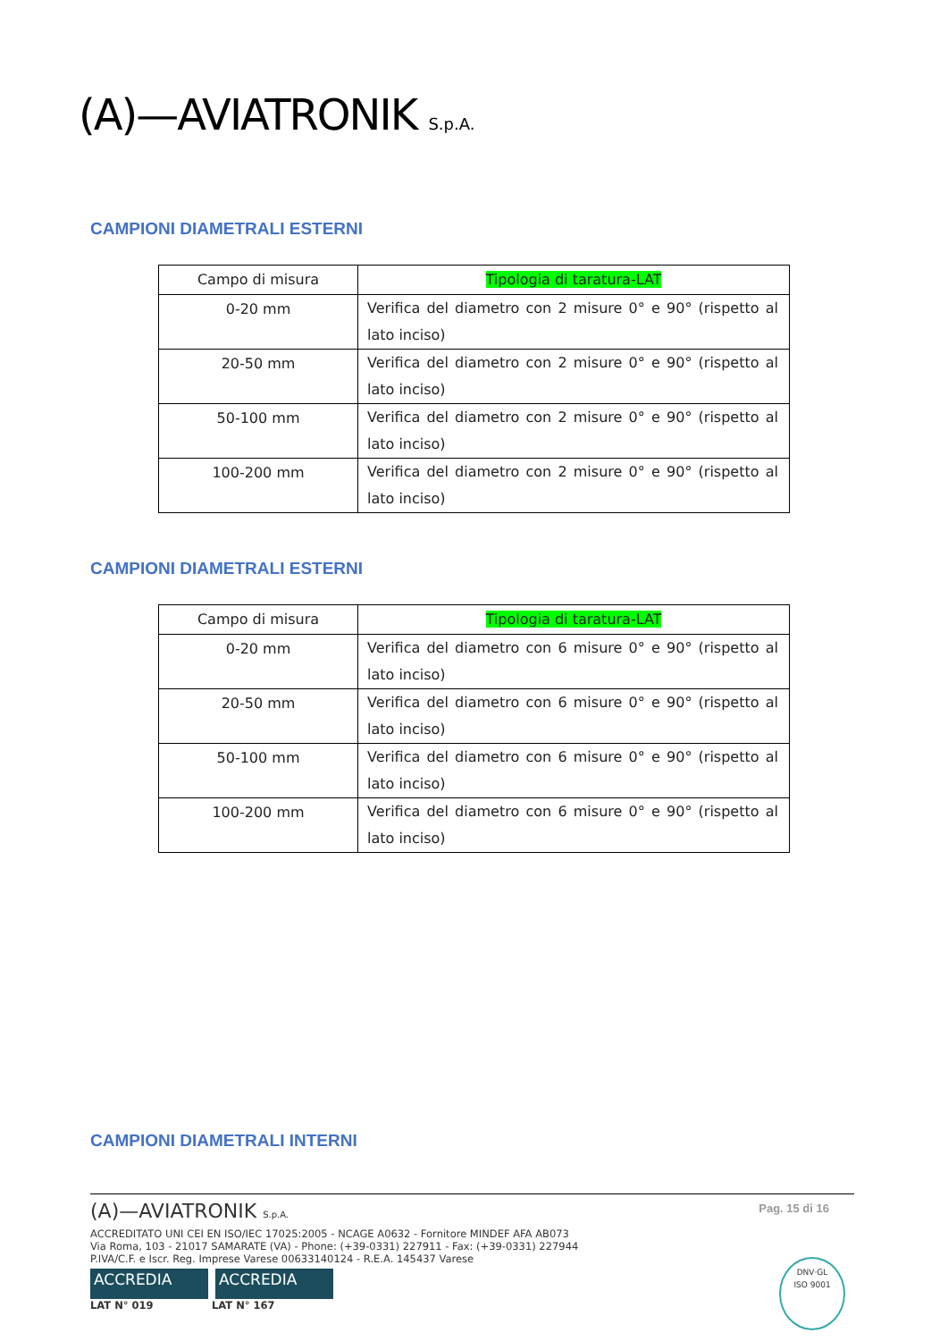(A)—AVIATRONIK S.p.A.
CAMPIONI DIAMETRALI ESTERNI
| Campo di misura | Tipologia di taratura-LAT |
| --- | --- |
| 0-20 mm | Verifica del diametro con 2 misure 0° e 90° (rispetto al lato inciso) |
| 20-50 mm | Verifica del diametro con 2 misure 0° e 90° (rispetto al lato inciso) |
| 50-100 mm | Verifica del diametro con 2 misure 0° e 90° (rispetto al lato inciso) |
| 100-200 mm | Verifica del diametro con 2 misure 0° e 90° (rispetto al lato inciso) |
CAMPIONI DIAMETRALI ESTERNI
| Campo di misura | Tipologia di taratura-LAT |
| --- | --- |
| 0-20 mm | Verifica del diametro con 6 misure 0° e 90° (rispetto al lato inciso) |
| 20-50 mm | Verifica del diametro con 6 misure 0° e 90° (rispetto al lato inciso) |
| 50-100 mm | Verifica del diametro con 6 misure 0° e 90° (rispetto al lato inciso) |
| 100-200 mm | Verifica del diametro con 6 misure 0° e 90° (rispetto al lato inciso) |
CAMPIONI DIAMETRALI INTERNI
Pag. 15 di 16
(A)—AVIATRONIK S.p.A.
ACCREDITATO UNI CEI EN ISO/IEC 17025:2005 - NCAGE A0632 - Fornitore MINDEF AFA AB073
Via Roma, 103 - 21017 SAMARATE (VA) - Phone: (+39-0331) 227911 - Fax: (+39-0331) 227944
P.IVA/C.F. e Iscr. Reg. Imprese Varese 00633140124 - R.E.A. 145437 Varese
ACCREDIA ACCREDIA
LAT N° 019 LAT N° 167
DNV·GL
ISO 9001